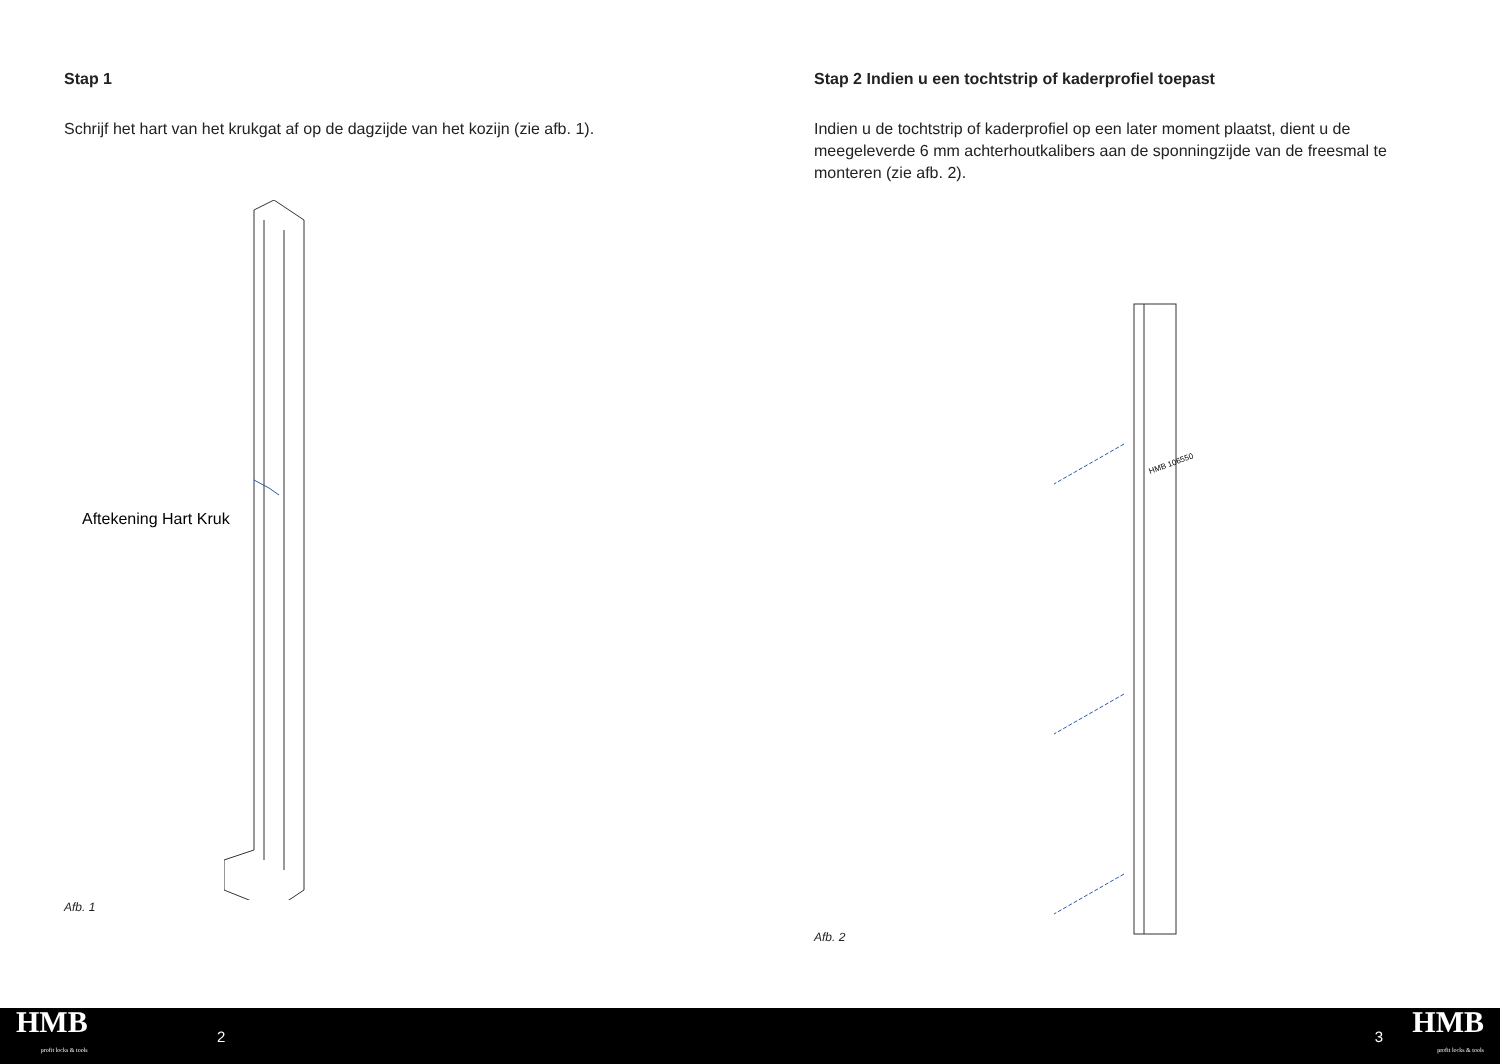Stap 1
Schrijf het hart van het krukgat af op de dagzijde van het kozijn (zie afb. 1).
Aftekening Hart Kruk
Afb. 1
Stap 2 Indien u een tochtstrip of kaderprofiel toepast
Indien u de tochtstrip of kaderprofiel op een later moment plaatst, dient u de meegeleverde 6 mm achterhoutkalibers aan de sponningzijde van de freesmal te monteren (zie afb. 2).
HMB 106550
Afb. 2
HMB
profit locks & tools
2 3
HMB
profit locks & tools